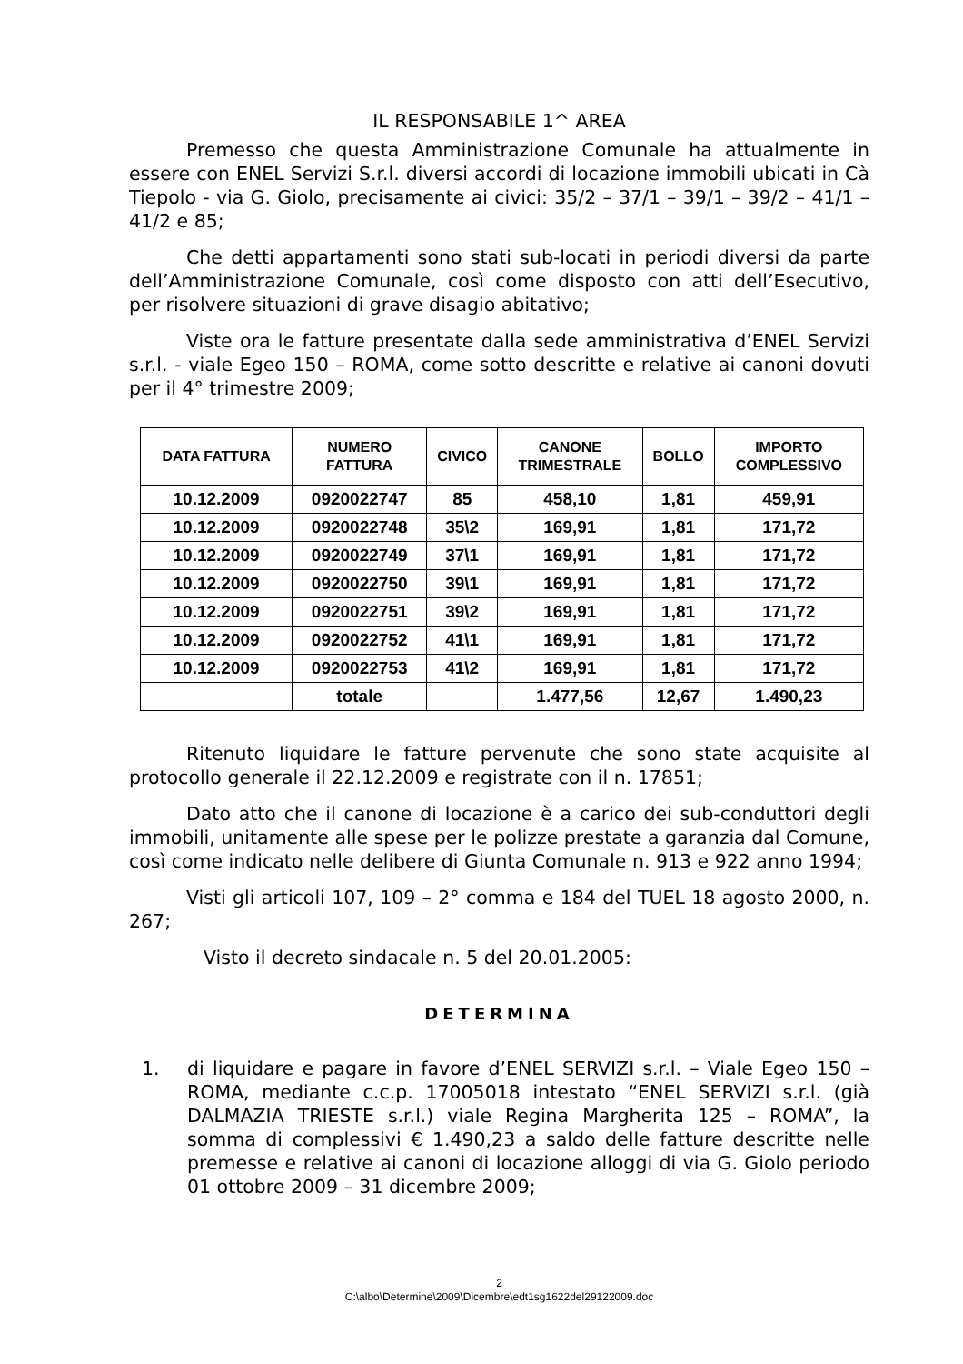IL RESPONSABILE 1^ AREA
Premesso che questa Amministrazione Comunale ha attualmente in essere con ENEL Servizi S.r.l. diversi accordi di locazione immobili ubicati in Cà Tiepolo - via G. Giolo, precisamente ai civici: 35/2 – 37/1 – 39/1 – 39/2 – 41/1 – 41/2 e 85;
Che detti appartamenti sono stati sub-locati in periodi diversi da parte dell’Amministrazione Comunale, così come disposto con atti dell’Esecutivo, per risolvere situazioni di grave disagio abitativo;
Viste ora le fatture presentate dalla sede amministrativa d’ENEL Servizi s.r.l. - viale Egeo 150 – ROMA, come sotto descritte e relative ai canoni dovuti per il 4° trimestre 2009;
| DATA FATTURA | NUMERO FATTURA | CIVICO | CANONE TRIMESTRALE | BOLLO | IMPORTO COMPLESSIVO |
| --- | --- | --- | --- | --- | --- |
| 10.12.2009 | 0920022747 | 85 | 458,10 | 1,81 | 459,91 |
| 10.12.2009 | 0920022748 | 35\2 | 169,91 | 1,81 | 171,72 |
| 10.12.2009 | 0920022749 | 37\1 | 169,91 | 1,81 | 171,72 |
| 10.12.2009 | 0920022750 | 39\1 | 169,91 | 1,81 | 171,72 |
| 10.12.2009 | 0920022751 | 39\2 | 169,91 | 1,81 | 171,72 |
| 10.12.2009 | 0920022752 | 41\1 | 169,91 | 1,81 | 171,72 |
| 10.12.2009 | 0920022753 | 41\2 | 169,91 | 1,81 | 171,72 |
| | totale | | 1.477,56 | 12,67 | 1.490,23 |
Ritenuto liquidare le fatture pervenute che sono state acquisite al protocollo generale il 22.12.2009 e registrate con il n. 17851;
Dato atto che il canone di locazione è a carico dei sub-conduttori degli immobili, unitamente alle spese per le polizze prestate a garanzia dal Comune, così come indicato nelle delibere di Giunta Comunale n. 913 e 922 anno 1994;
Visti gli articoli 107, 109 – 2° comma e 184 del TUEL 18 agosto 2000, n. 267;
Visto il decreto sindacale n. 5 del 20.01.2005:
DETERMINA
1. di liquidare e pagare in favore d’ENEL SERVIZI s.r.l. – Viale Egeo 150 – ROMA, mediante c.c.p. 17005018 intestato “ENEL SERVIZI s.r.l. (già DALMAZIA TRIESTE s.r.l.) viale Regina Margherita 125 – ROMA”, la somma di complessivi € 1.490,23 a saldo delle fatture descritte nelle premesse e relative ai canoni di locazione alloggi di via G. Giolo periodo 01 ottobre 2009 – 31 dicembre 2009;
2
C:\albo\Determine\2009\Dicembre\edt1sg1622del29122009.doc